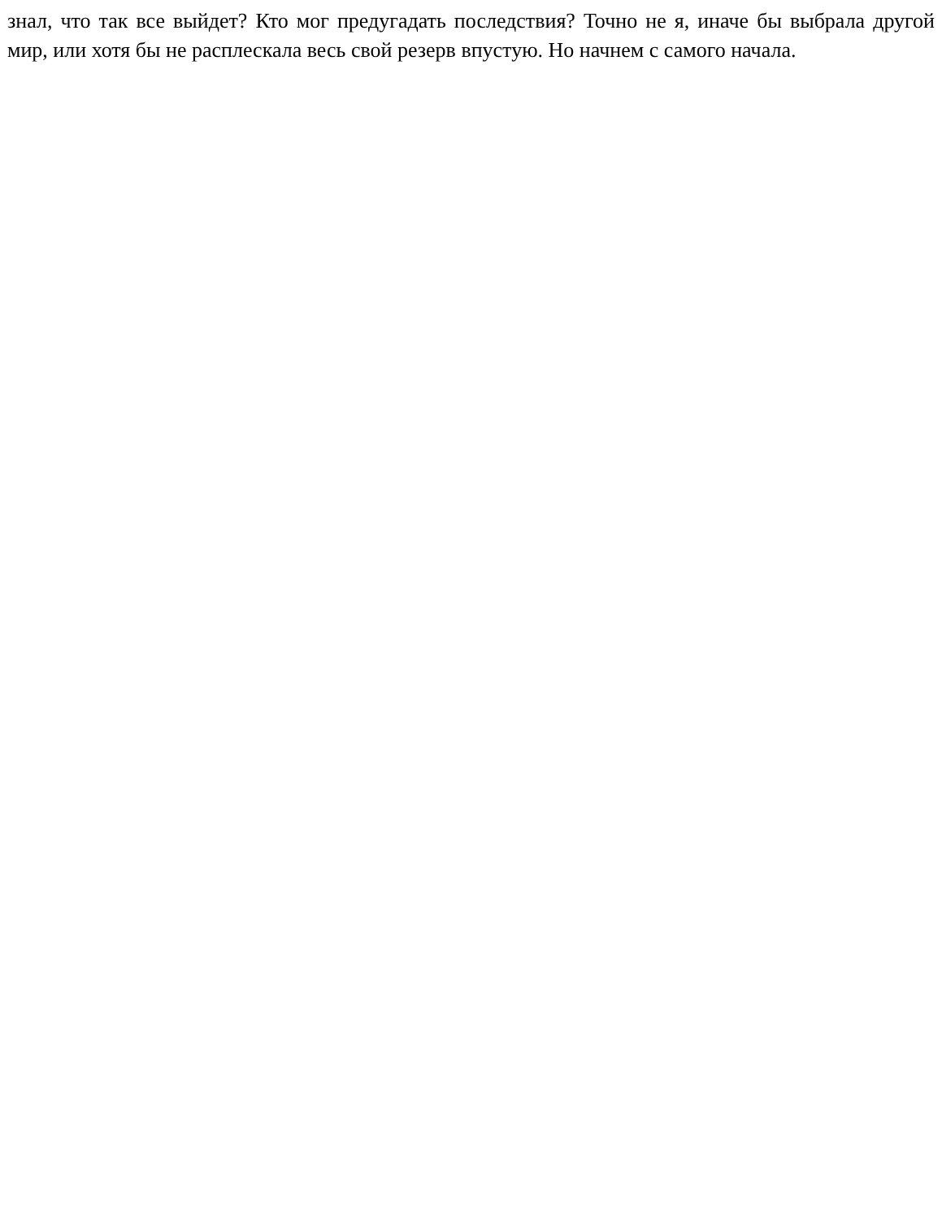знал, что так все выйдет? Кто мог предугадать последствия? Точно не я, иначе бы выбрала другой мир, или хотя бы не расплескала весь свой резерв впустую. Но начнем с самого начала.